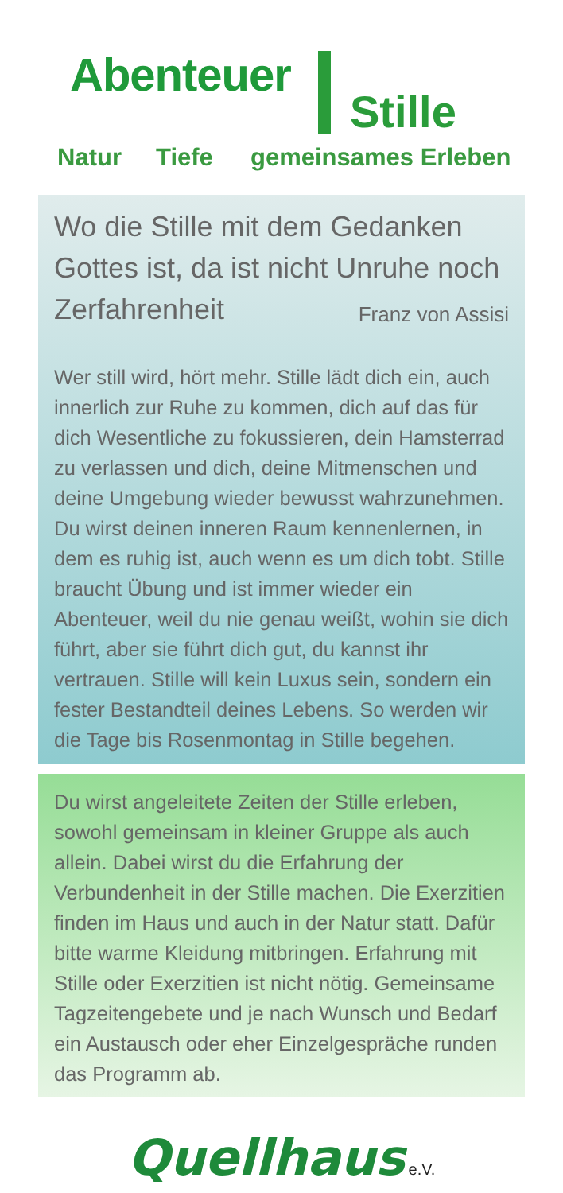Abenteuer
Stille
Natur Tiefe gemeinsames Erleben
Wo die Stille mit dem Gedanken Gottes ist, da ist nicht Unruhe noch Zerfahrenheit Franz von Assisi
Wer still wird, hört mehr. Stille lädt dich ein, auch innerlich zur Ruhe zu kommen, dich auf das für dich Wesentliche zu fokussieren, dein Hamsterrad zu verlassen und dich, deine Mitmenschen und deine Umgebung wieder bewusst wahrzunehmen. Du wirst deinen inneren Raum kennenlernen, in dem es ruhig ist, auch wenn es um dich tobt. Stille braucht Übung und ist immer wieder ein Abenteuer, weil du nie genau weißt, wohin sie dich führt, aber sie führt dich gut, du kannst ihr vertrauen. Stille will kein Luxus sein, sondern ein fester Bestandteil deines Lebens. So werden wir die Tage bis Rosenmontag in Stille begehen.
Du wirst angeleitete Zeiten der Stille erleben, sowohl gemeinsam in kleiner Gruppe als auch allein. Dabei wirst du die Erfahrung der Verbundenheit in der Stille machen. Die Exerzitien finden im Haus und auch in der Natur statt. Dafür bitte warme Kleidung mitbringen. Erfahrung mit Stille oder Exerzitien ist nicht nötig. Gemeinsame Tagzeitengebete und je nach Wunsch und Bedarf ein Austausch oder eher Einzelgespräche runden das Programm ab.
Quellhaus e.V.